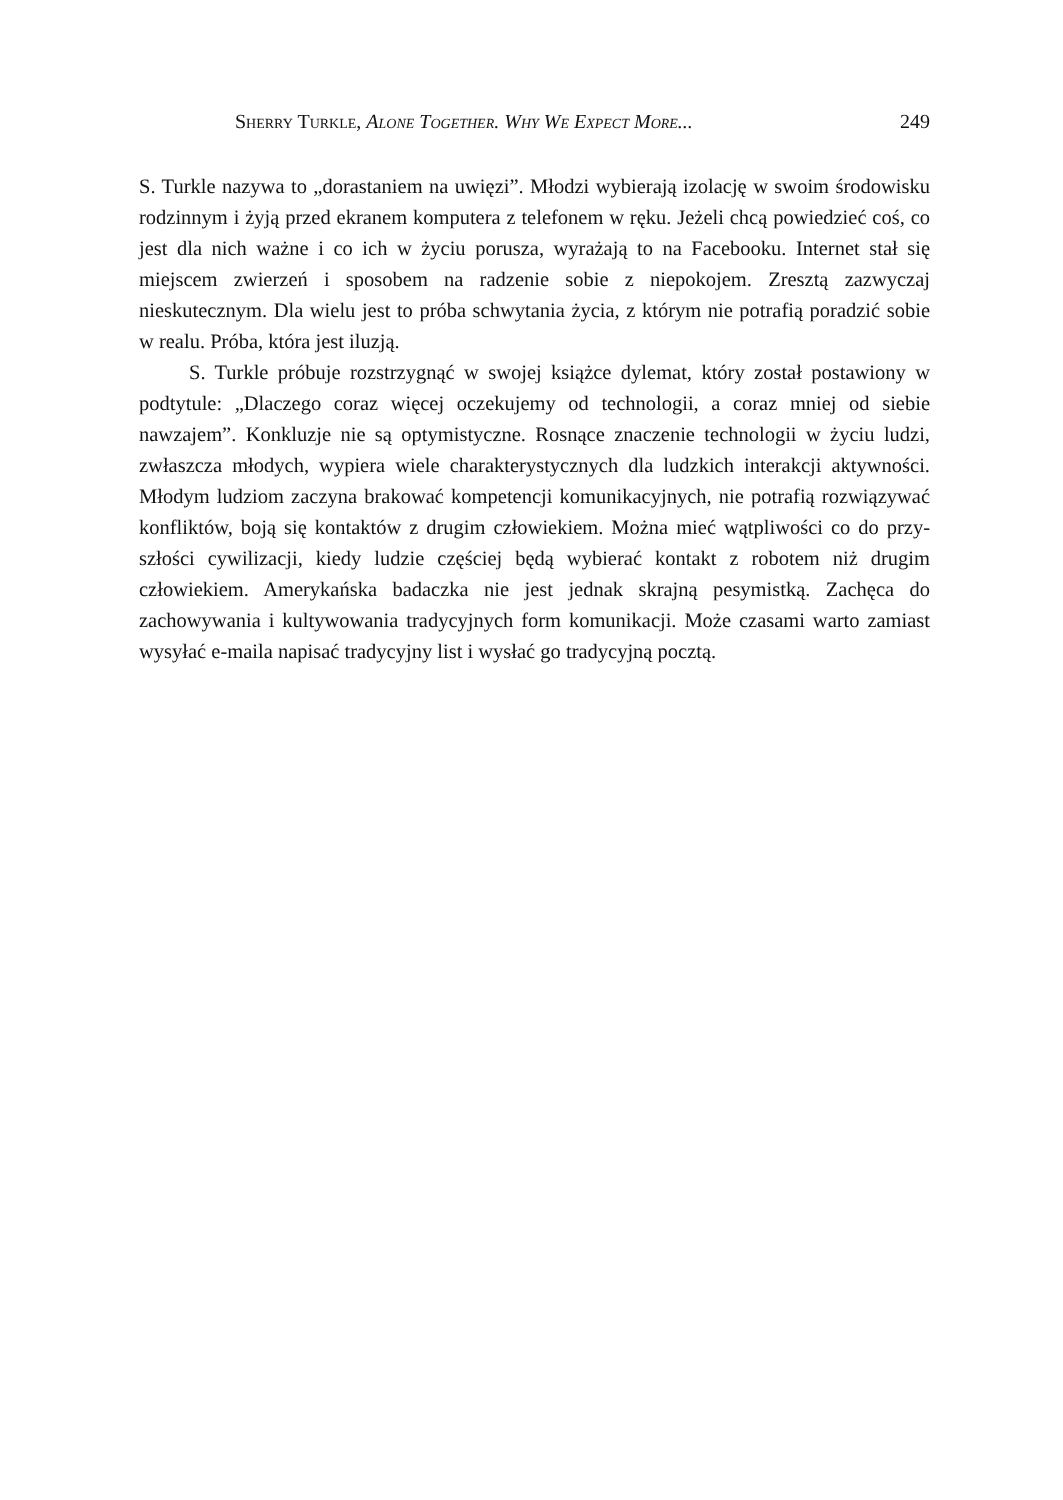Sherry Turkle, Alone Together. Why We Expect More... 249
S. Turkle nazywa to „dorastaniem na uwięzi”. Młodzi wybierają izolację w swoim środowisku rodzinnym i żyją przed ekranem komputera z telefonem w ręku. Jeżeli chcą powiedzieć coś, co jest dla nich ważne i co ich w życiu porusza, wyrażają to na Facebooku. Internet stał się miejscem zwierzeń i sposobem na radzenie sobie z nie­pokojem. Zresztą zazwyczaj nieskutecznym. Dla wielu jest to próba schwytania życia, z którym nie potrafią poradzić sobie w realu. Próba, która jest iluzją.
S. Turkle próbuje rozstrzygnąć w swojej książce dylemat, który został postawiony w podtytule: „Dlaczego coraz więcej oczekujemy od technologii, a coraz mniej od siebie nawzajem”. Konkluzje nie są optymistyczne. Rosnące znaczenie technologii w życiu ludzi, zwłaszcza młodych, wypiera wiele cha­rakterystycznych dla ludzkich interakcji aktywności. Młodym ludziom zaczyna brakować kompetencji komunikacyjnych, nie potrafią rozwiązywać konfliktów, boją się kontaktów z drugim człowiekiem. Można mieć wątpliwości co do przy­szłości cywilizacji, kiedy ludzie częściej będą wybierać kontakt z robotem niż drugim człowiekiem. Amerykańska badaczka nie jest jednak skrajną pesymistką. Zachęca do zachowywania i kultywowania tradycyjnych form komunikacji. Może czasami warto zamiast wysyłać e-maila napisać tradycyjny list i wysłać go tradycyjną pocztą.